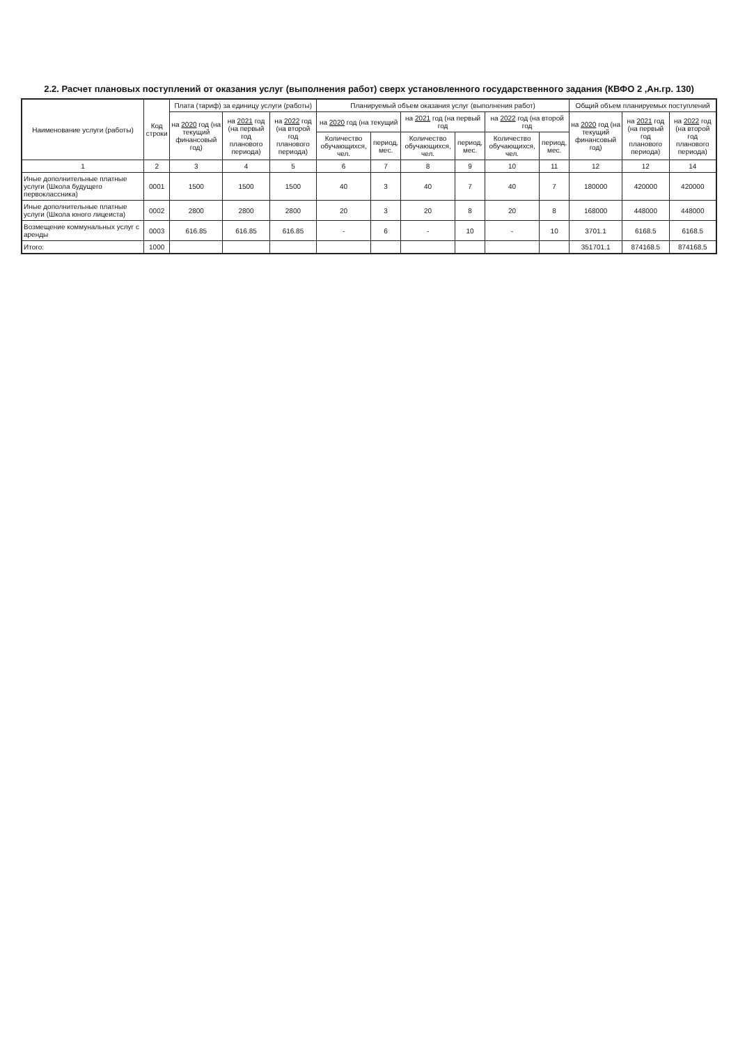2.2. Расчет плановых поступлений от оказания услуг (выполнения работ) сверх установленного государственного задания (КВФО 2 ,Ан.гр. 130)
| Наименование услуги (работы) | Код строки | Плата (тариф) за единицу услуги (работы) | | | Планируемый объем оказания услуг (выполнения работ) | | | | | | Общий объем планируемых поступлений | | |
| --- | --- | --- | --- | --- | --- | --- | --- | --- | --- | --- | --- | --- | --- |
| | | на 2020 год (на текущий финансовый год) | на 2021 год (на первый год планового периода) | на 2022 год (на второй год планового периода) | на 2020 год (на текущий | | на 2021 год (на первый год | | на 2022 год (на второй год | | на 2020 год (на текущий финансовый год) | на 2021 год (на первый год планового периода) | на 2022 год (на второй год планового периода) |
| | | | | | Количество обучающихся, чел. | период, мес. | Количество обучающихся, чел. | период, мес. | Количество обучающихся, чел. | период, мес. | | | |
| 1 | 2 | 3 | 4 | 5 | 6 | 7 | 8 | 9 | 10 | 11 | 12 | 12 | 14 |
| Иные дополнительные платные услуги (Школа будущего первоклассника) | 0001 | 1500 | 1500 | 1500 | 40 | 3 | 40 | 7 | 40 | 7 | 180000 | 420000 | 420000 |
| Иные дополнительные платные услуги (Школа юного лицеиста) | 0002 | 2800 | 2800 | 2800 | 20 | 3 | 20 | 8 | 20 | 8 | 168000 | 448000 | 448000 |
| Возмещение коммунальных услуг с аренды | 0003 | 616.85 | 616.85 | 616.85 | - | 6 | - | 10 | - | 10 | 3701.1 | 6168.5 | 6168.5 |
| Итого: | 1000 | | | | | | | | | | 351701.1 | 874168.5 | 874168.5 |